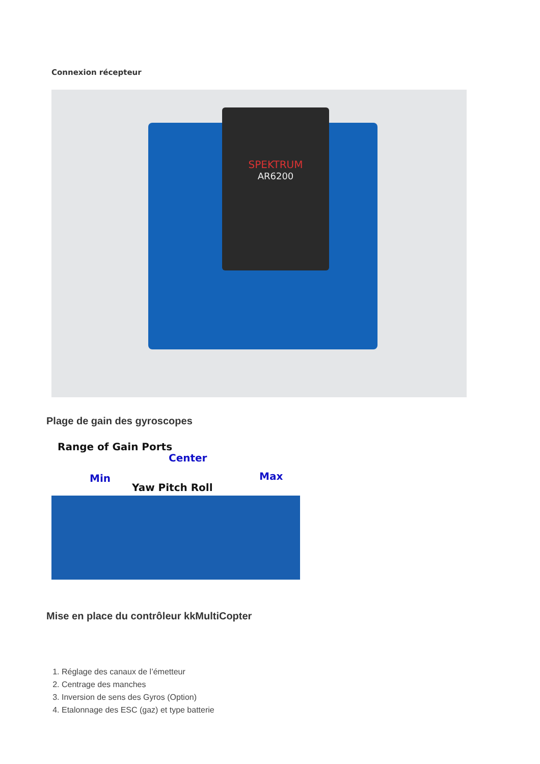Connexion récepteur
SPEKTRUM
AR6200
Plage de gain des gyroscopes
Range of Gain Ports
Center
Min Max
Yaw Pitch Roll
Mise en place du contrôleur kkMultiCopter
1. Réglage des canaux de l’émetteur
2. Centrage des manches
3. Inversion de sens des Gyros (Option)
4. Etalonnage des ESC (gaz) et type batterie